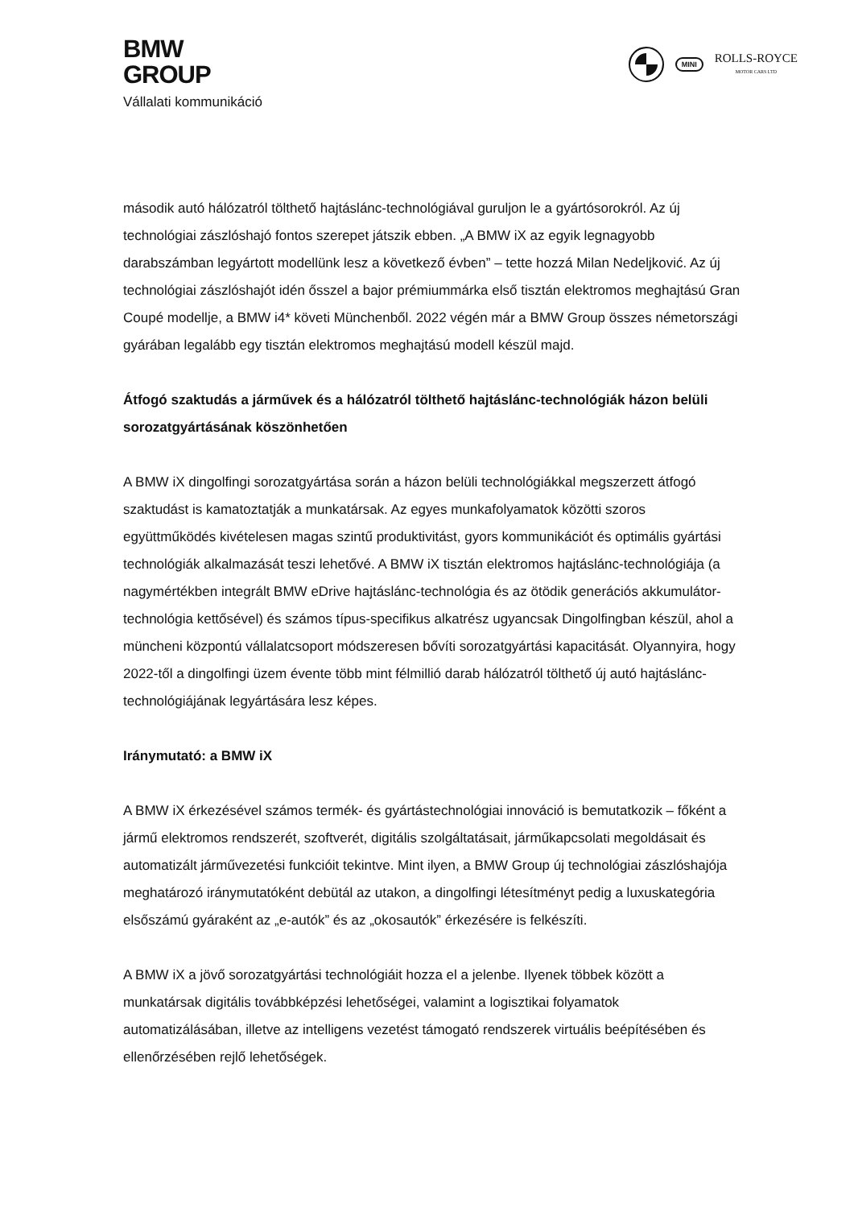BMW
GROUP
Vállalati kommunikáció
MINI
ROLLS-ROYCE
MOTOR CARS LTD
második autó hálózatról tölthető hajtáslánc-technológiával guruljon le a gyártósorokról. Az új technológiai zászlóshajó fontos szerepet játszik ebben. „A BMW iX az egyik legnagyobb darabszámban legyártott modellünk lesz a következő évben” – tette hozzá Milan Nedeljković. Az új technológiai zászlóshajót idén ősszel a bajor prémiummárka első tisztán elektromos meghajtású Gran Coupé modellje, a BMW i4* követi Münchenből. 2022 végén már a BMW Group összes németországi gyárában legalább egy tisztán elektromos meghajtású modell készül majd.
Átfogó szaktudás a járművek és a hálózatról tölthető hajtáslánc-technológiák házon belüli sorozatgyártásának köszönhetően
A BMW iX dingolfingi sorozatgyártása során a házon belüli technológiákkal megszerzett átfogó szaktudást is kamatoztatják a munkatársak. Az egyes munkafolyamatok közötti szoros együttműködés kivételesen magas szintű produktivitást, gyors kommunikációt és optimális gyártási technológiák alkalmazását teszi lehetővé. A BMW iX tisztán elektromos hajtáslánc-technológiája (a nagymértékben integrált BMW eDrive hajtáslánc-technológia és az ötödik generációs akkumulátor-technológia kettősével) és számos típus-specifikus alkatrész ugyancsak Dingolfingban készül, ahol a müncheni központú vállalatcsoport módszeresen bővíti sorozatgyártási kapacitását. Olyannyira, hogy 2022-től a dingolfingi üzem évente több mint félmillió darab hálózatról tölthető új autó hajtáslánc-technológiájának legyártására lesz képes.
Iránymutató: a BMW iX
A BMW iX érkezésével számos termék- és gyártástechnológiai innováció is bemutatkozik – főként a jármű elektromos rendszerét, szoftverét, digitális szolgáltatásait, járműkapcsolati megoldásait és automatizált járművezetési funkcióit tekintve. Mint ilyen, a BMW Group új technológiai zászlóshajója meghatározó iránymutatóként debütál az utakon, a dingolfingi létesítményt pedig a luxuskategória elsőszámú gyáraként az „e-autók” és az „okosautók” érkezésére is felkészíti.
A BMW iX a jövő sorozatgyártási technológiáit hozza el a jelenbe. Ilyenek többek között a munkatársak digitális továbbképzési lehetőségei, valamint a logisztikai folyamatok automatizálásában, illetve az intelligens vezetést támogató rendszerek virtuális beépítésében és ellenőrzésében rejlő lehetőségek.